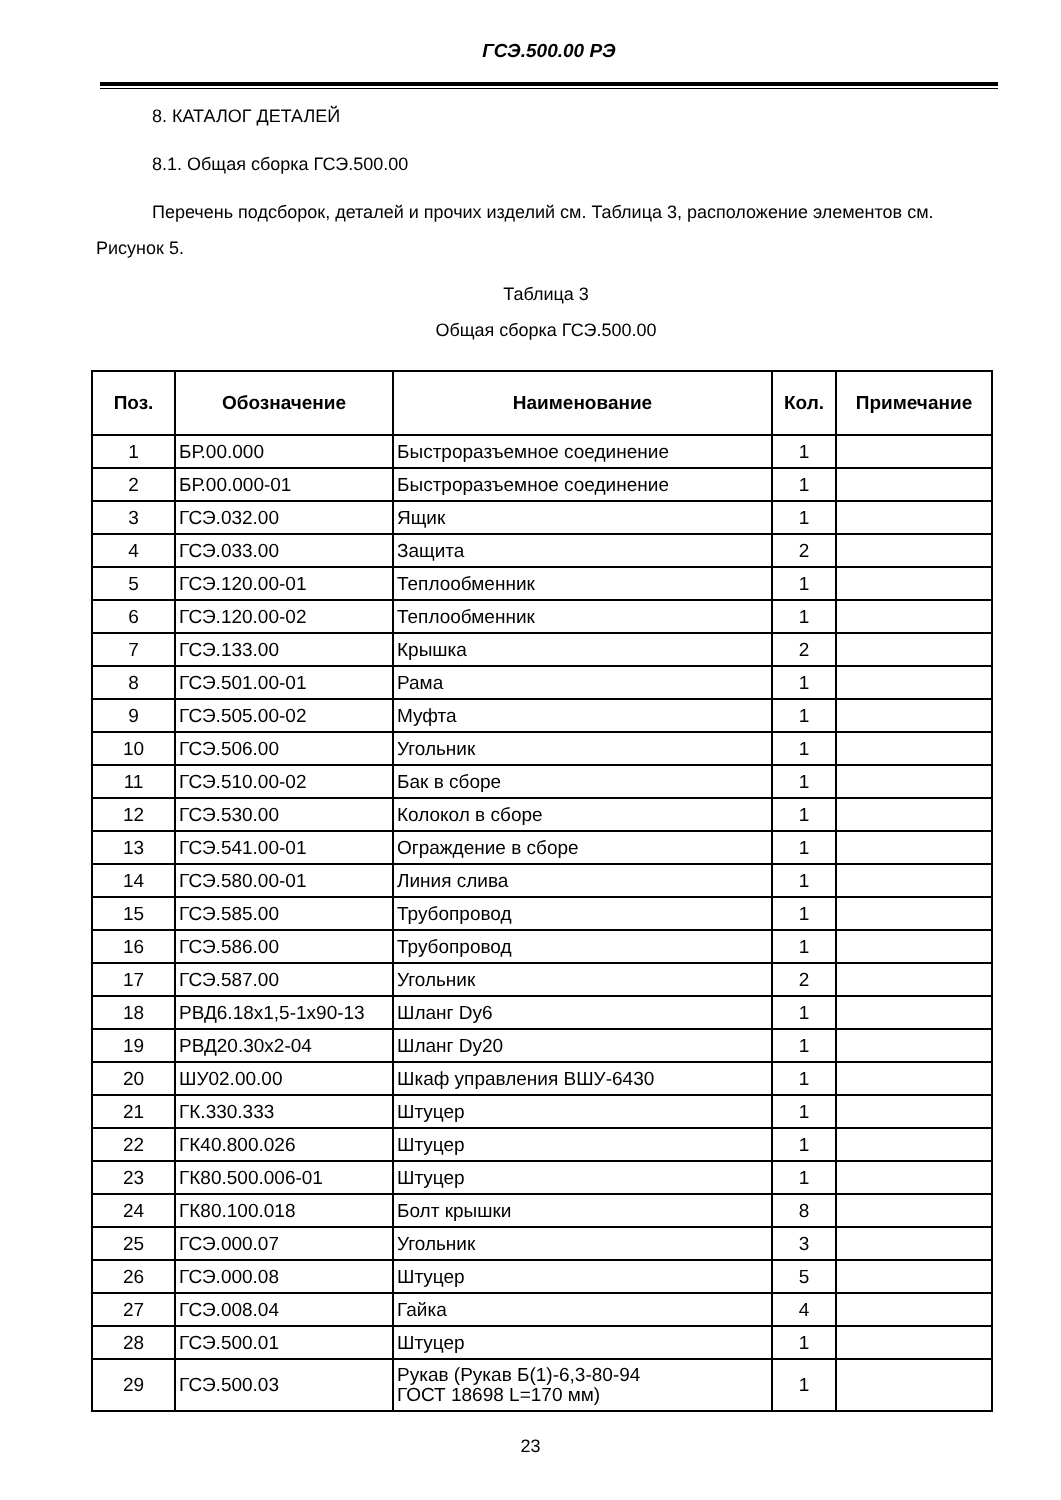ГСЭ.500.00 РЭ
8. КАТАЛОГ ДЕТАЛЕЙ
8.1. Общая сборка ГСЭ.500.00
Перечень подсборок, деталей и прочих изделий см. Таблица 3, расположение элементов см. Рисунок 5.
Таблица 3
Общая сборка ГСЭ.500.00
| Поз. | Обозначение | Наименование | Кол. | Примечание |
| --- | --- | --- | --- | --- |
| 1 | БР.00.000 | Быстроразъемное соединение | 1 | |
| 2 | БР.00.000-01 | Быстроразъемное соединение | 1 | |
| 3 | ГСЭ.032.00 | Ящик | 1 | |
| 4 | ГСЭ.033.00 | Защита | 2 | |
| 5 | ГСЭ.120.00-01 | Теплообменник | 1 | |
| 6 | ГСЭ.120.00-02 | Теплообменник | 1 | |
| 7 | ГСЭ.133.00 | Крышка | 2 | |
| 8 | ГСЭ.501.00-01 | Рама | 1 | |
| 9 | ГСЭ.505.00-02 | Муфта | 1 | |
| 10 | ГСЭ.506.00 | Угольник | 1 | |
| 11 | ГСЭ.510.00-02 | Бак в сборе | 1 | |
| 12 | ГСЭ.530.00 | Колокол в сборе | 1 | |
| 13 | ГСЭ.541.00-01 | Ограждение в сборе | 1 | |
| 14 | ГСЭ.580.00-01 | Линия слива | 1 | |
| 15 | ГСЭ.585.00 | Трубопровод | 1 | |
| 16 | ГСЭ.586.00 | Трубопровод | 1 | |
| 17 | ГСЭ.587.00 | Угольник | 2 | |
| 18 | РВД6.18х1,5-1х90-13 | Шланг Dy6 | 1 | |
| 19 | РВД20.30х2-04 | Шланг Dy20 | 1 | |
| 20 | ШУ02.00.00 | Шкаф управления ВШУ-6430 | 1 | |
| 21 | ГК.330.333 | Штуцер | 1 | |
| 22 | ГК40.800.026 | Штуцер | 1 | |
| 23 | ГК80.500.006-01 | Штуцер | 1 | |
| 24 | ГК80.100.018 | Болт крышки | 8 | |
| 25 | ГСЭ.000.07 | Угольник | 3 | |
| 26 | ГСЭ.000.08 | Штуцер | 5 | |
| 27 | ГСЭ.008.04 | Гайка | 4 | |
| 28 | ГСЭ.500.01 | Штуцер | 1 | |
| 29 | ГСЭ.500.03 | Рукав (Рукав Б(1)-6,3-80-94 ГОСТ 18698 L=170 мм) | 1 | |
23